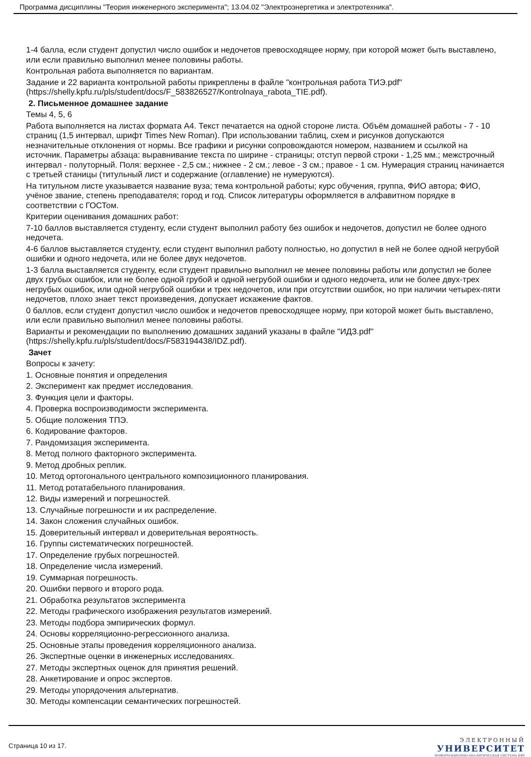Программа дисциплины "Теория инженерного эксперимента"; 13.04.02 "Электроэнергетика и электротехника".
1-4 балла, если студент допустил число ошибок и недочетов превосходящее норму, при которой может быть выставлено, или если правильно выполнил менее половины работы.
Контрольная работа выполняется по вариантам.
Задание и 22 варианта контрольной работы прикреплены в файле "контрольная работа ТИЭ.pdf" (https://shelly.kpfu.ru/pls/student/docs/F_583826527/Kontrolnaya_rabota_TIE.pdf).
2. Письменное домашнее задание
Темы 4, 5, 6
Работа выполняется на листах формата А4. Текст печатается на одной стороне листа. Объём домашней работы - 7 - 10 страниц (1,5 интервал, шрифт Times New Roman). При использовании таблиц, схем и рисунков допускаются незначительные отклонения от нормы. Все графики и рисунки сопровождаются номером, названием и ссылкой на источник. Параметры абзаца: выравнивание текста по ширине - страницы; отступ первой строки - 1,25 мм.; межстрочный интервал - полуторный. Поля: верхнее - 2,5 см.; нижнее - 2 см.; левое - 3 см.; правое - 1 см. Нумерация страниц начинается с третьей станицы (титульный лист и содержание (оглавление) не нумеруются).
На титульном листе указывается название вуза; тема контрольной работы; курс обучения, группа, ФИО автора; ФИО, учёное звание, степень преподавателя; город и год. Список литературы оформляется в алфавитном порядке в соответствии с ГОСТом.
Критерии оценивания домашних работ:
7-10 баллов выставляется студенту, если студент выполнил работу без ошибок и недочетов, допустил не более одного недочета.
4-6 баллов выставляется студенту, если студент выполнил работу полностью, но допустил в ней не более одной негрубой ошибки и одного недочета, или не более двух недочетов.
1-3 балла выставляется студенту, если студент правильно выполнил не менее половины работы или допустил не более двух грубых ошибок, или не более одной грубой и одной негрубой ошибки и одного недочета, или не более двух-трех негрубых ошибок, или одной негрубой ошибки и трех недочетов, или при отсутствии ошибок, но при наличии четырех-пяти недочетов, плохо знает текст произведения, допускает искажение фактов.
0 баллов, если студент допустил число ошибок и недочетов превосходящее норму, при которой может быть выставлено, или если правильно выполнил менее половины работы.
Варианты и рекомендации по выполнению домашних заданий указаны в файле "ИДЗ.pdf" (https://shelly.kpfu.ru/pls/student/docs/F583194438/IDZ.pdf).
Зачет
Вопросы к зачету:
1. Основные понятия и определения
2. Эксперимент как предмет исследования.
3. Функция цели и факторы.
4. Проверка воспроизводимости эксперимента.
5. Общие положения ТПЭ.
6. Кодирование факторов.
7. Рандомизация эксперимента.
8. Метод полного факторного эксперимента.
9. Метод дробных реплик.
10. Метод ортогонального центрального композиционного планирования.
11. Метод ротатабельного планирования.
12. Виды измерений и погрешностей.
13. Случайные погрешности и их распределение.
14. Закон сложения случайных ошибок.
15. Доверительный интервал и доверительная вероятность.
16. Группы систематических погрешностей.
17. Определение грубых погрешностей.
18. Определение числа измерений.
19. Суммарная погрешность.
20. Ошибки первого и второго рода.
21. Обработка результатов эксперимента
22. Методы графического изображения результатов измерений.
23. Методы подбора эмпирических формул.
24. Основы корреляционно-регрессионного анализа.
25. Основные этапы проведения корреляционного анализа.
26. Экспертные оценки в инженерных исследованиях.
27. Методы экспертных оценок для принятия решений.
28. Анкетирование и опрос экспертов.
29. Методы упорядочения альтернатив.
30. Методы компенсации семантических погрешностей.
Страница 10 из 17.
ЭЛЕКТРОННЫЙ
УНИВЕРСИТЕТ
ИНФОРМАЦИОННО-АНАЛИТИЧЕСКАЯ СИСТЕМА КФУ